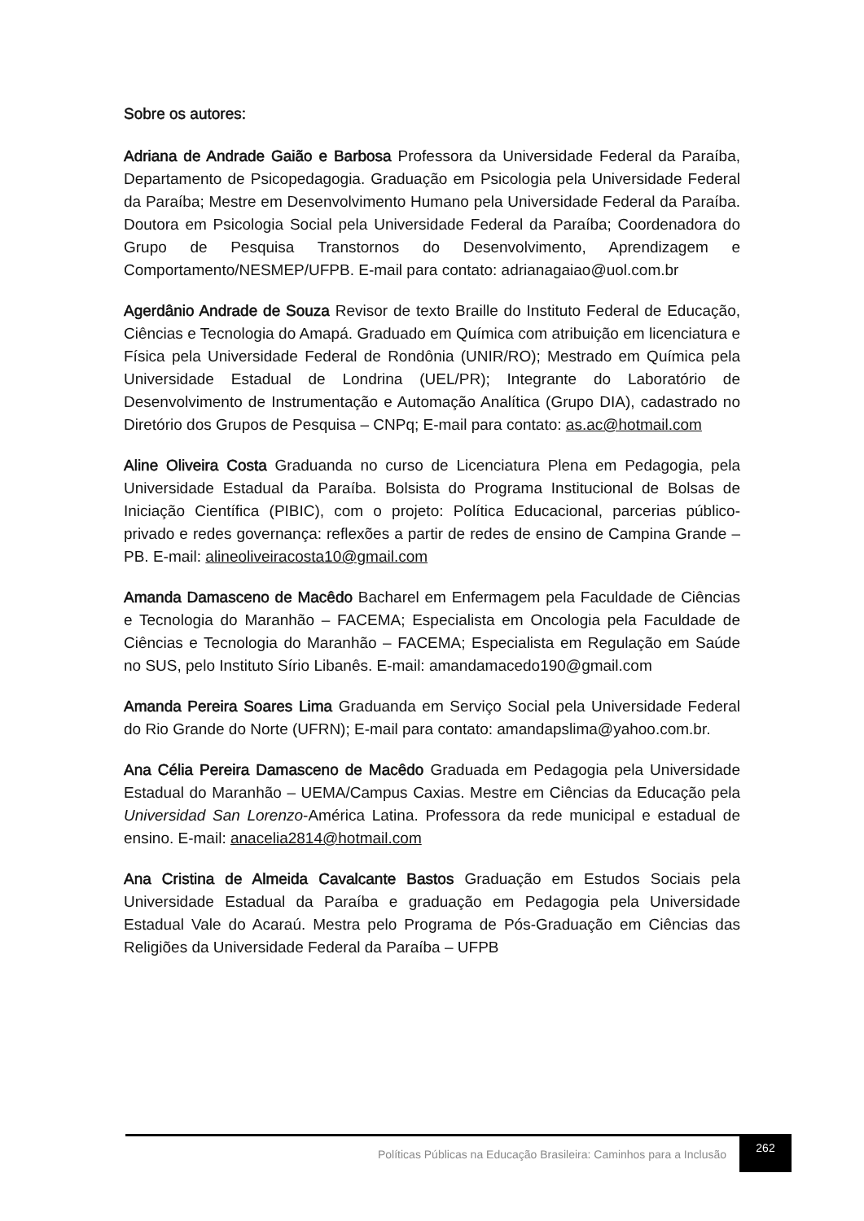Sobre os autores:
Adriana de Andrade Gaião e Barbosa Professora da Universidade Federal da Paraíba, Departamento de Psicopedagogia. Graduação em Psicologia pela Universidade Federal da Paraíba; Mestre em Desenvolvimento Humano pela Universidade Federal da Paraíba. Doutora em Psicologia Social pela Universidade Federal da Paraíba; Coordenadora do Grupo de Pesquisa Transtornos do Desenvolvimento, Aprendizagem e Comportamento/NESMEP/UFPB. E-mail para contato: adrianagaiao@uol.com.br
Agerdânio Andrade de Souza Revisor de texto Braille do Instituto Federal de Educação, Ciências e Tecnologia do Amapá. Graduado em Química com atribuição em licenciatura e Física pela Universidade Federal de Rondônia (UNIR/RO); Mestrado em Química pela Universidade Estadual de Londrina (UEL/PR); Integrante do Laboratório de Desenvolvimento de Instrumentação e Automação Analítica (Grupo DIA), cadastrado no Diretório dos Grupos de Pesquisa – CNPq; E-mail para contato: as.ac@hotmail.com
Aline Oliveira Costa Graduanda no curso de Licenciatura Plena em Pedagogia, pela Universidade Estadual da Paraíba. Bolsista do Programa Institucional de Bolsas de Iniciação Científica (PIBIC), com o projeto: Política Educacional, parcerias público-privado e redes governança: reflexões a partir de redes de ensino de Campina Grande – PB. E-mail: alineoliveiracosta10@gmail.com
Amanda Damasceno de Macêdo Bacharel em Enfermagem pela Faculdade de Ciências e Tecnologia do Maranhão – FACEMA; Especialista em Oncologia pela Faculdade de Ciências e Tecnologia do Maranhão – FACEMA; Especialista em Regulação em Saúde no SUS, pelo Instituto Sírio Libanês. E-mail: amandamacedo190@gmail.com
Amanda Pereira Soares Lima Graduanda em Serviço Social pela Universidade Federal do Rio Grande do Norte (UFRN); E-mail para contato: amandapslima@yahoo.com.br.
Ana Célia Pereira Damasceno de Macêdo Graduada em Pedagogia pela Universidade Estadual do Maranhão – UEMA/Campus Caxias. Mestre em Ciências da Educação pela Universidad San Lorenzo-América Latina. Professora da rede municipal e estadual de ensino. E-mail: anacelia2814@hotmail.com
Ana Cristina de Almeida Cavalcante Bastos Graduação em Estudos Sociais pela Universidade Estadual da Paraíba e graduação em Pedagogia pela Universidade Estadual Vale do Acaraú. Mestra pelo Programa de Pós-Graduação em Ciências das Religiões da Universidade Federal da Paraíba – UFPB
Políticas Públicas na Educação Brasileira: Caminhos para a Inclusão
262